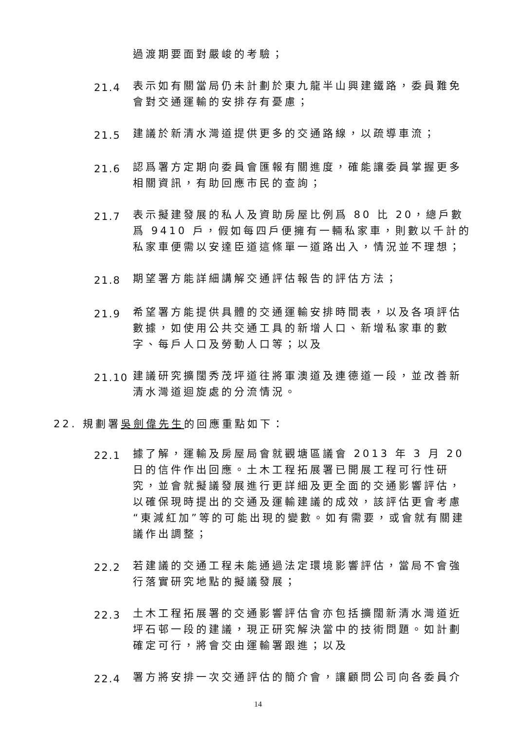過渡期要面對嚴峻的考驗；
21.4
表示如有關當局仍未計劃於東九龍半山興建鐵路，委員難免會對交通運輸的安排存有憂慮；
21.5
建議於新清水灣道提供更多的交通路線，以疏導車流；
21.6
認爲署方定期向委員會匯報有關進度，確能讓委員掌握更多相關資訊，有助回應市民的查詢；
21.7
表示擬建發展的私人及資助房屋比例爲 80 比 20，總戶數爲 9410 戶，假如每四戶便擁有一輛私家車，則數以千計的私家車便需以安達臣道這條單一道路出入，情況並不理想；
21.8
期望署方能詳細講解交通評估報告的評估方法；
21.9
希望署方能提供具體的交通運輸安排時間表，以及各項評估數據，如使用公共交通工具的新增人口、新增私家車的數字、每戶人口及勞動人口等；以及
21.10
建議研究擴闊秀茂坪道往將軍澳道及連德道一段，並改善新清水灣道迴旋處的分流情況。
22. 規劃署吳劍偉先生的回應重點如下：
22.1
據了解，運輸及房屋局會就觀塘區議會 2013 年 3 月 20 日的信件作出回應。土木工程拓展署已開展工程可行性研究，並會就擬議發展進行更詳細及更全面的交通影響評估，以確保現時提出的交通及運輸建議的成效，該評估更會考慮“東減紅加”等的可能出現的變數。如有需要，或會就有關建議作出調整；
22.2
若建議的交通工程未能通過法定環境影響評估，當局不會強行落實研究地點的擬議發展；
22.3
土木工程拓展署的交通影響評估會亦包括擴闊新清水灣道近坪石邨一段的建議，現正研究解決當中的技術問題。如計劃確定可行，將會交由運輸署跟進；以及
22.4
署方將安排一次交通評估的簡介會，讓顧問公司向各委員介
14